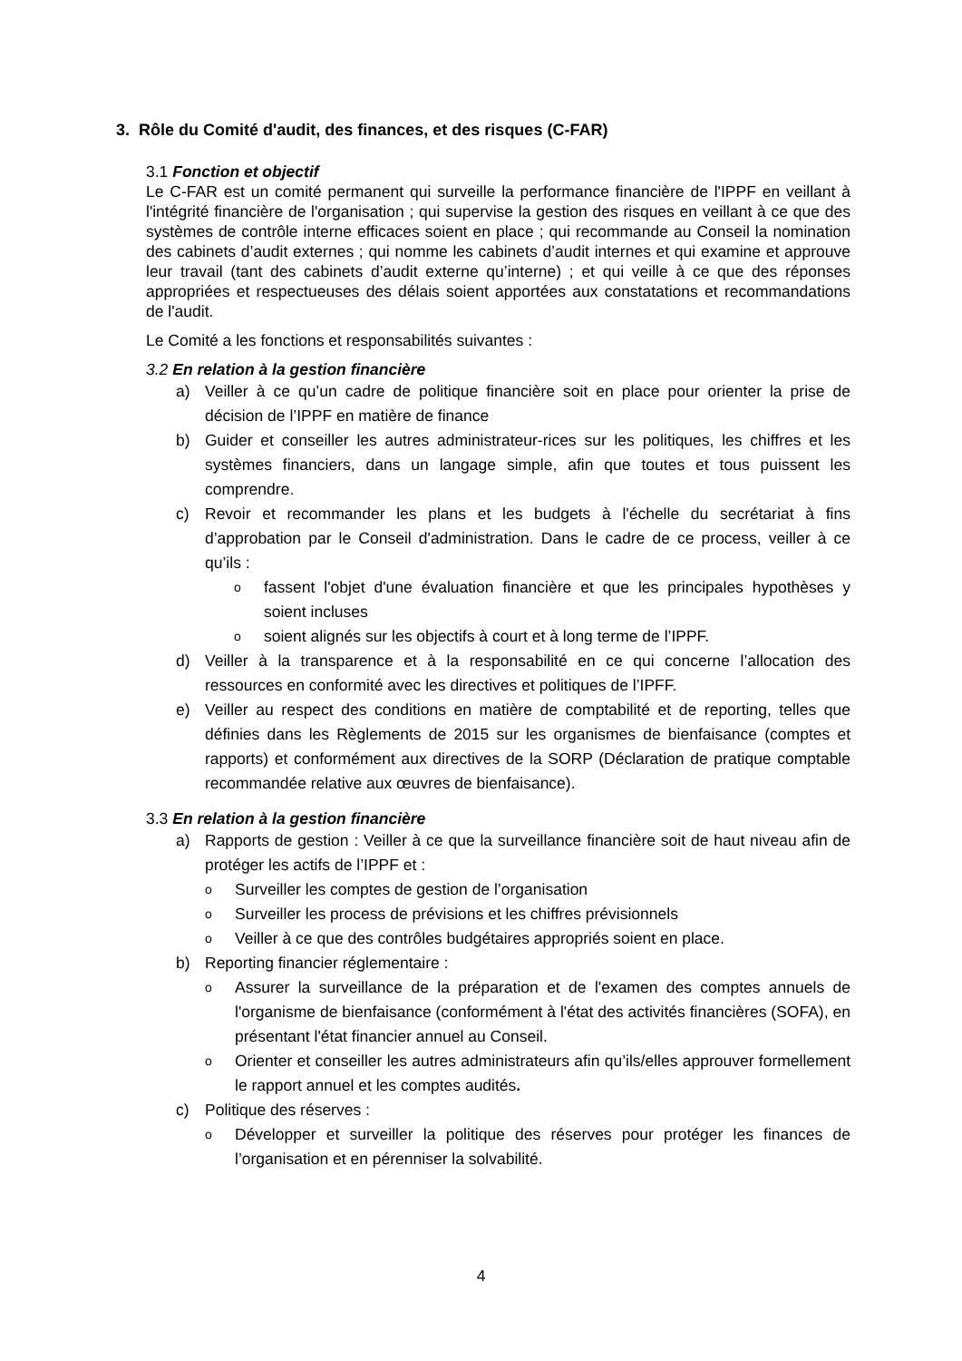3. Rôle du Comité d'audit, des finances, et des risques (C-FAR)
3.1 Fonction et objectif
Le C-FAR est un comité permanent qui surveille la performance financière de l'IPPF en veillant à l'intégrité financière de l'organisation ; qui supervise la gestion des risques en veillant à ce que des systèmes de contrôle interne efficaces soient en place ; qui recommande au Conseil la nomination des cabinets d’audit externes ; qui nomme les cabinets d’audit internes et qui examine et approuve leur travail (tant des cabinets d’audit externe qu’interne) ; et qui veille à ce que des réponses appropriées et respectueuses des délais soient apportées aux constatations et recommandations de l'audit.
Le Comité a les fonctions et responsabilités suivantes :
3.2 En relation à la gestion financière
a) Veiller à ce qu’un cadre de politique financière soit en place pour orienter la prise de décision de l’IPPF en matière de finance
b) Guider et conseiller les autres administrateur-rices sur les politiques, les chiffres et les systèmes financiers, dans un langage simple, afin que toutes et tous puissent les comprendre.
c) Revoir et recommander les plans et les budgets à l'échelle du secrétariat à fins d’approbation par le Conseil d'administration. Dans le cadre de ce process, veiller à ce qu’ils :
ofassent l'objet d'une évaluation financière et que les principales hypothèses y soient incluses
osoient alignés sur les objectifs à court et à long terme de l’IPPF.
d) Veiller à la transparence et à la responsabilité en ce qui concerne l’allocation des ressources en conformité avec les directives et politiques de l’IPFF.
e) Veiller au respect des conditions en matière de comptabilité et de reporting, telles que définies dans les Règlements de 2015 sur les organismes de bienfaisance (comptes et rapports) et conformément aux directives de la SORP (Déclaration de pratique comptable recommandée relative aux œuvres de bienfaisance).
3.3 En relation à la gestion financière
a) Rapports de gestion : Veiller à ce que la surveillance financière soit de haut niveau afin de protéger les actifs de l’IPPF et :
o Surveiller les comptes de gestion de l’organisation
o Surveiller les process de prévisions et les chiffres prévisionnels
o Veiller à ce que des contrôles budgétaires appropriés soient en place.
b) Reporting financier réglementaire :
o Assurer la surveillance de la préparation et de l'examen des comptes annuels de l'organisme de bienfaisance (conformément à l'état des activités financières (SOFA), en présentant l'état financier annuel au Conseil.
o Orienter et conseiller les autres administrateurs afin qu’ils/elles approuver formellement le rapport annuel et les comptes audités.
c) Politique des réserves :
o Développer et surveiller la politique des réserves pour protéger les finances de l’organisation et en pérenniser la solvabilité.
4